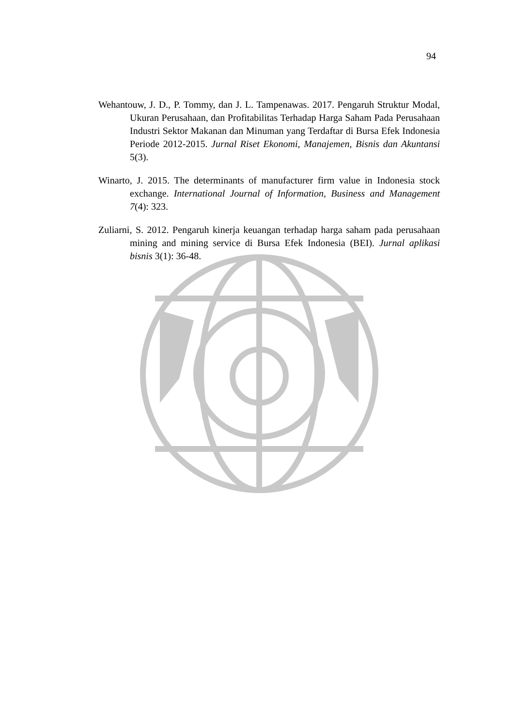94
Wehantouw, J. D., P. Tommy, dan J. L. Tampenawas. 2017. Pengaruh Struktur Modal, Ukuran Perusahaan, dan Profitabilitas Terhadap Harga Saham Pada Perusahaan Industri Sektor Makanan dan Minuman yang Terdaftar di Bursa Efek Indonesia Periode 2012-2015. Jurnal Riset Ekonomi, Manajemen, Bisnis dan Akuntansi 5(3).
Winarto, J. 2015. The determinants of manufacturer firm value in Indonesia stock exchange. International Journal of Information, Business and Management 7(4): 323.
Zuliarni, S. 2012. Pengaruh kinerja keuangan terhadap harga saham pada perusahaan mining and mining service di Bursa Efek Indonesia (BEI). Jurnal aplikasi bisnis 3(1): 36-48.